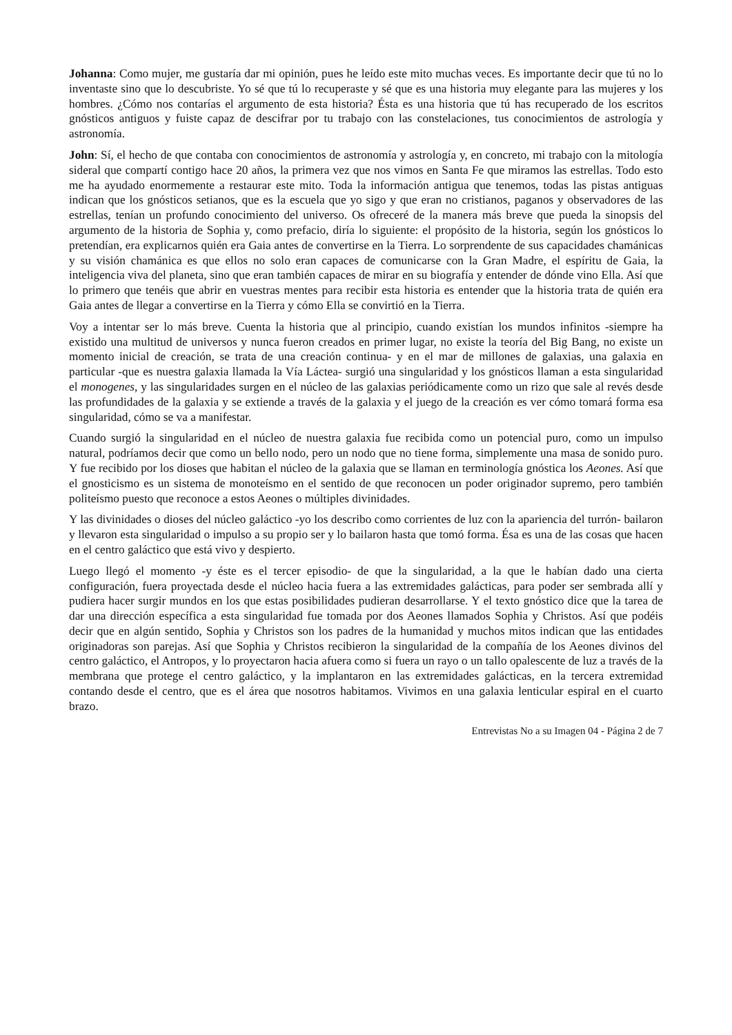Johanna: Como mujer, me gustaría dar mi opinión, pues he leído este mito muchas veces. Es importante decir que tú no lo inventaste sino que lo descubriste. Yo sé que tú lo recuperaste y sé que es una historia muy elegante para las mujeres y los hombres. ¿Cómo nos contarías el argumento de esta historia? Ésta es una historia que tú has recuperado de los escritos gnósticos antiguos y fuiste capaz de descifrar por tu trabajo con las constelaciones, tus conocimientos de astrología y astronomía.
John: Sí, el hecho de que contaba con conocimientos de astronomía y astrología y, en concreto, mi trabajo con la mitología sideral que compartí contigo hace 20 años, la primera vez que nos vimos en Santa Fe que miramos las estrellas. Todo esto me ha ayudado enormemente a restaurar este mito. Toda la información antigua que tenemos, todas las pistas antiguas indican que los gnósticos setianos, que es la escuela que yo sigo y que eran no cristianos, paganos y observadores de las estrellas, tenían un profundo conocimiento del universo. Os ofreceré de la manera más breve que pueda la sinopsis del argumento de la historia de Sophia y, como prefacio, diría lo siguiente: el propósito de la historia, según los gnósticos lo pretendían, era explicarnos quién era Gaia antes de convertirse en la Tierra. Lo sorprendente de sus capacidades chamánicas y su visión chamánica es que ellos no solo eran capaces de comunicarse con la Gran Madre, el espíritu de Gaia, la inteligencia viva del planeta, sino que eran también capaces de mirar en su biografía y entender de dónde vino Ella. Así que lo primero que tenéis que abrir en vuestras mentes para recibir esta historia es entender que la historia trata de quién era Gaia antes de llegar a convertirse en la Tierra y cómo Ella se convirtió en la Tierra.
Voy a intentar ser lo más breve. Cuenta la historia que al principio, cuando existían los mundos infinitos -siempre ha existido una multitud de universos y nunca fueron creados en primer lugar, no existe la teoría del Big Bang, no existe un momento inicial de creación, se trata de una creación continua- y en el mar de millones de galaxias, una galaxia en particular -que es nuestra galaxia llamada la Vía Láctea- surgió una singularidad y los gnósticos llaman a esta singularidad el monogenes, y las singularidades surgen en el núcleo de las galaxias periódicamente como un rizo que sale al revés desde las profundidades de la galaxia y se extiende a través de la galaxia y el juego de la creación es ver cómo tomará forma esa singularidad, cómo se va a manifestar.
Cuando surgió la singularidad en el núcleo de nuestra galaxia fue recibida como un potencial puro, como un impulso natural, podríamos decir que como un bello nodo, pero un nodo que no tiene forma, simplemente una masa de sonido puro. Y fue recibido por los dioses que habitan el núcleo de la galaxia que se llaman en terminología gnóstica los Aeones. Así que el gnosticismo es un sistema de monoteísmo en el sentido de que reconocen un poder originador supremo, pero también politeísmo puesto que reconoce a estos Aeones o múltiples divinidades.
Y las divinidades o dioses del núcleo galáctico -yo los describo como corrientes de luz con la apariencia del turrón- bailaron y llevaron esta singularidad o impulso a su propio ser y lo bailaron hasta que tomó forma. Ésa es una de las cosas que hacen en el centro galáctico que está vivo y despierto.
Luego llegó el momento -y éste es el tercer episodio- de que la singularidad, a la que le habían dado una cierta configuración, fuera proyectada desde el núcleo hacia fuera a las extremidades galácticas, para poder ser sembrada allí y pudiera hacer surgir mundos en los que estas posibilidades pudieran desarrollarse. Y el texto gnóstico dice que la tarea de dar una dirección específica a esta singularidad fue tomada por dos Aeones llamados Sophia y Christos. Así que podéis decir que en algún sentido, Sophia y Christos son los padres de la humanidad y muchos mitos indican que las entidades originadoras son parejas. Así que Sophia y Christos recibieron la singularidad de la compañía de los Aeones divinos del centro galáctico, el Antropos, y lo proyectaron hacia afuera como si fuera un rayo o un tallo opalescente de luz a través de la membrana que protege el centro galáctico, y la implantaron en las extremidades galácticas, en la tercera extremidad contando desde el centro, que es el área que nosotros habitamos. Vivimos en una galaxia lenticular espiral en el cuarto brazo.
Entrevistas No a su Imagen 04 - Página 2 de 7